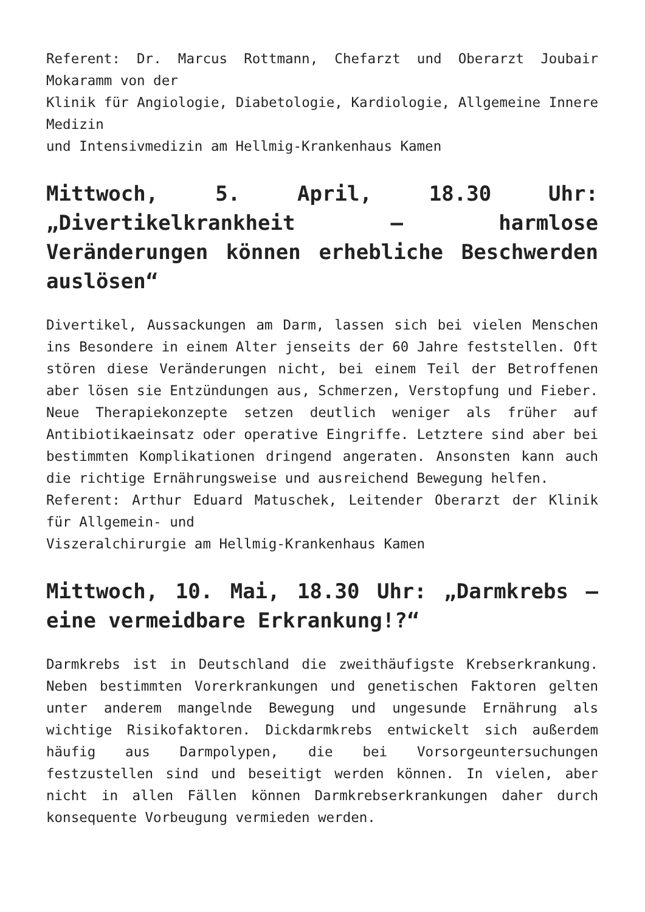Referent: Dr. Marcus Rottmann, Chefarzt und Oberarzt Joubair Mokaramm von der
Klinik für Angiologie, Diabetologie, Kardiologie, Allgemeine Innere Medizin
und Intensivmedizin am Hellmig-Krankenhaus Kamen
Mittwoch, 5. April, 18.30 Uhr: „Divertikelkrankheit – harmlose Veränderungen können erhebliche Beschwerden auslösen“
Divertikel, Aussackungen am Darm, lassen sich bei vielen Menschen ins Besondere in einem Alter jenseits der 60 Jahre feststellen. Oft stören diese Veränderungen nicht, bei einem Teil der Betroffenen aber lösen sie Entzündungen aus, Schmerzen, Verstopfung und Fieber. Neue Therapiekonzepte setzen deutlich weniger als früher auf Antibiotikaeinsatz oder operative Eingriffe. Letztere sind aber bei bestimmten Komplikationen dringend angeraten. Ansonsten kann auch die richtige Ernährungsweise und ausreichend Bewegung helfen.
Referent: Arthur Eduard Matuschek, Leitender Oberarzt der Klinik für Allgemein- und
Viszeralchirurgie am Hellmig-Krankenhaus Kamen
Mittwoch, 10. Mai, 18.30 Uhr: „Darmkrebs – eine vermeidbare Erkrankung!?“
Darmkrebs ist in Deutschland die zweithäufigste Krebserkrankung. Neben bestimmten Vorerkrankungen und genetischen Faktoren gelten unter anderem mangelnde Bewegung und ungesunde Ernährung als wichtige Risikofaktoren. Dickdarmkrebs entwickelt sich außerdem häufig aus Darmpolypen, die bei Vorsorgeuntersuchungen festzustellen sind und beseitigt werden können. In vielen, aber nicht in allen Fällen können Darmkrebserkrankungen daher durch konsequente Vorbeugung vermieden werden.